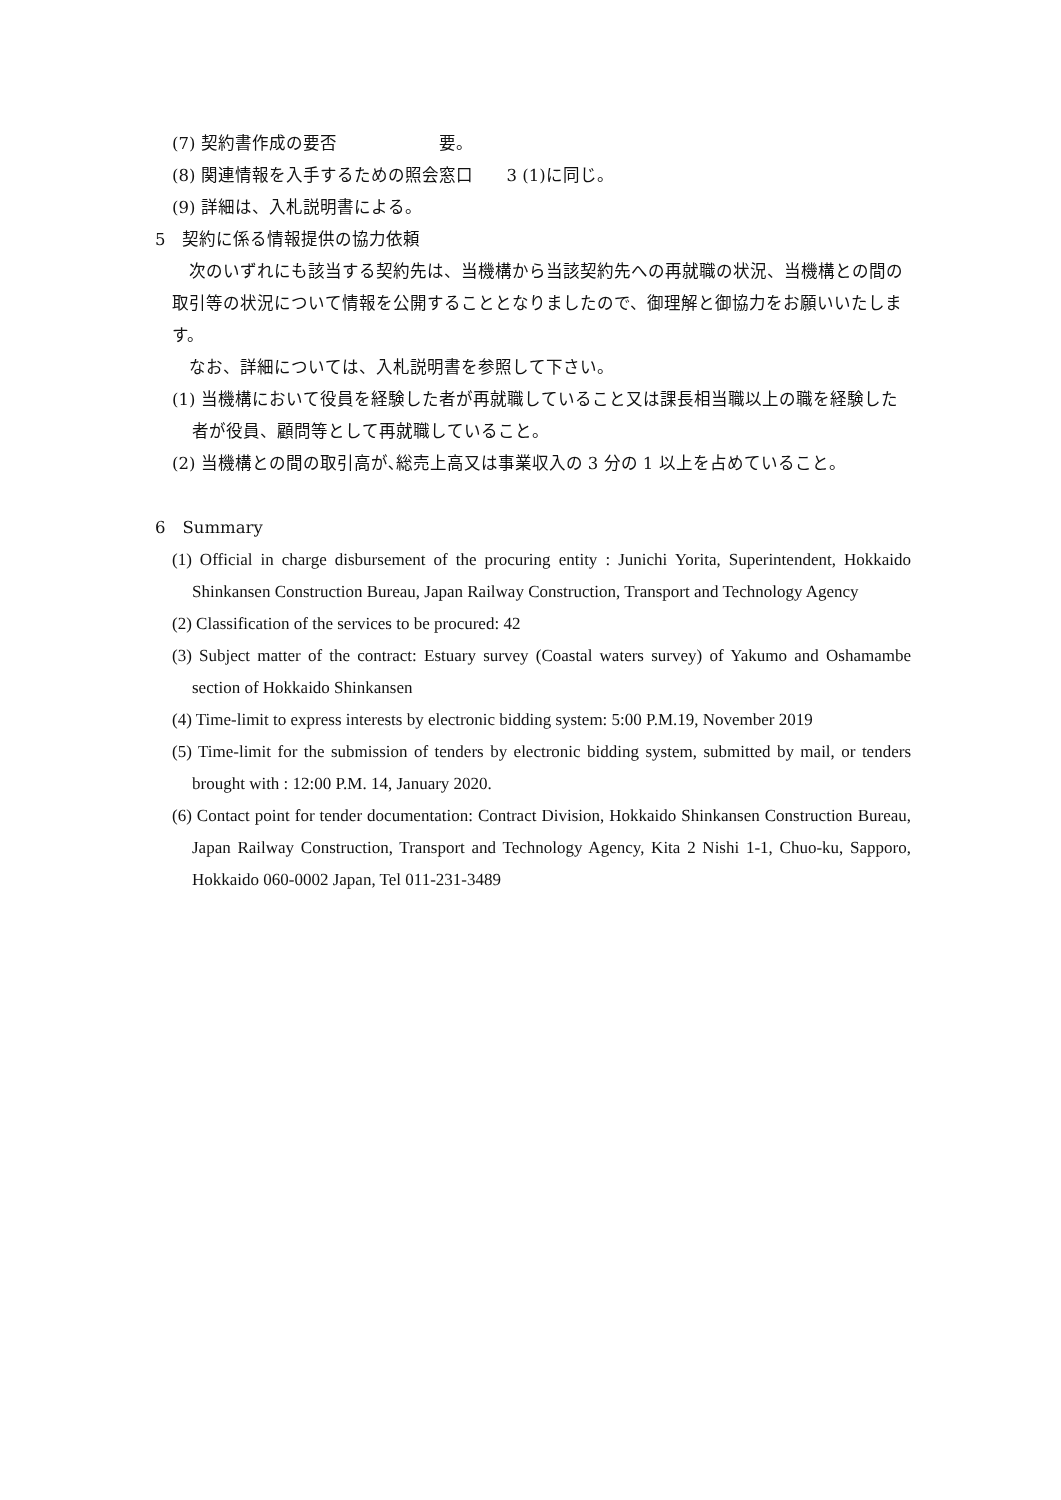(7) 契約書作成の要否　　　　　　要。
(8) 関連情報を入手するための照会窓口　　3 (1)に同じ。
(9) 詳細は、入札説明書による。
5　契約に係る情報提供の協力依頼
　次のいずれにも該当する契約先は、当機構から当該契約先への再就職の状況、当機構との間の取引等の状況について情報を公開することとなりましたので、御理解と御協力をお願いいたします。
　なお、詳細については、入札説明書を参照して下さい。
(1) 当機構において役員を経験した者が再就職していること又は課長相当職以上の職を経験した者が役員、顧問等として再就職していること。
(2) 当機構との間の取引高が､総売上高又は事業収入の 3 分の 1 以上を占めていること。
6　Summary
(1) Official in charge disbursement of the procuring entity : Junichi Yorita, Superintendent, Hokkaido Shinkansen Construction Bureau, Japan Railway Construction, Transport and Technology Agency
(2) Classification of the services to be procured: 42
(3) Subject matter of the contract: Estuary survey (Coastal waters survey) of Yakumo and Oshamambe section of Hokkaido Shinkansen
(4) Time-limit to express interests by electronic bidding system: 5:00 P.M.19, November 2019
(5) Time-limit for the submission of tenders by electronic bidding system, submitted by mail, or tenders brought with : 12:00 P.M. 14, January 2020.
(6) Contact point for tender documentation: Contract Division, Hokkaido Shinkansen Construction Bureau, Japan Railway Construction, Transport and Technology Agency, Kita 2 Nishi 1-1, Chuo-ku, Sapporo, Hokkaido 060-0002 Japan, Tel 011-231-3489